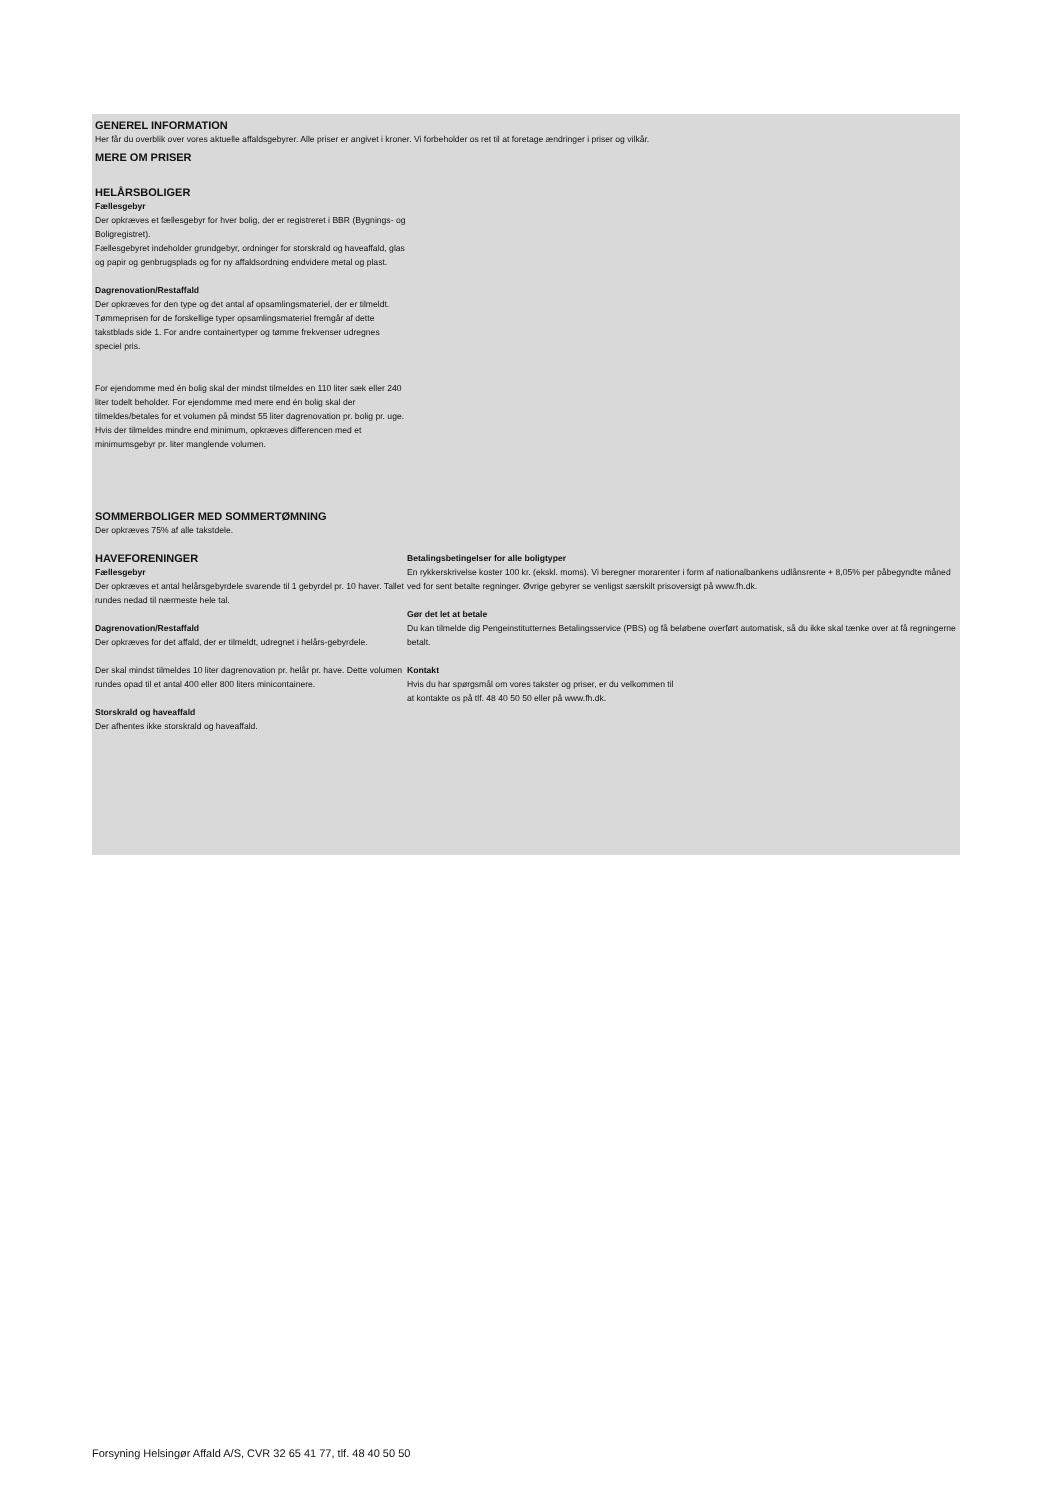GENEREL INFORMATION
Her får du overblik over vores aktuelle affaldsgebyrer. Alle priser er angivet i kroner. Vi forbeholder os ret til at foretage ændringer i priser og vilkår.
MERE OM PRISER
HELÅRSBOLIGER
Fællesgebyr
Der opkræves et fællesgebyr for hver bolig, der er registreret i BBR (Bygnings- og Boligregistret).
Fællesgebyret indeholder grundgebyr, ordninger for storskrald og haveaffald, glas og papir og genbrugsplads og for ny affaldsordning endvidere metal og plast.
Dagrenovation/Restaffald
Der opkræves for den type og det antal af opsamlingsmateriel, der er tilmeldt. Tømmeprisen for de forskellige typer opsamlingsmateriel fremgår af dette takstblads side 1. For andre containertyper og tømme frekvenser udregnes speciel pris.
For ejendomme med én bolig skal der mindst tilmeldes en 110 liter sæk eller 240 liter todelt beholder. For ejendomme med mere end én bolig skal der tilmeldes/betales for et volumen på mindst 55 liter dagrenovation pr. bolig pr. uge. Hvis der tilmeldes mindre end minimum, opkræves differencen med et minimumsgebyr pr. liter manglende volumen.
SOMMERBOLIGER MED SOMMERTØMNING
Der opkræves 75% af alle takstdele.
HAVEFORENINGER
Fællesgebyr
Der opkræves et antal helårsgebyrdele svarende til 1 gebyrdel pr. 10 haver. Tallet rundes nedad til nærmeste hele tal.
Dagrenovation/Restaffald
Der opkræves for det affald, der er tilmeldt, udregnet i helårs-gebyrdele.
Der skal mindst tilmeldes 10 liter dagrenovation pr. helår pr. have. Dette volumen rundes opad til et antal 400 eller 800 liters minicontainere.
Storskrald og haveaffald
Der afhentes ikke storskrald og haveaffald.
Betalingsbetingelser for alle boligtyper
En rykkerskrivelse koster 100 kr. (ekskl. moms). Vi beregner morarenter i form af nationalbankens udlånsrente + 8,05% per påbegyndte måned ved for sent betalte regninger. Øvrige gebyrer se venligst særskilt prisoversigt på www.fh.dk.
Gør det let at betale
Du kan tilmelde dig Pengeinstitutternes Betalingsservice (PBS) og få beløbene overført automatisk, så du ikke skal tænke over at få regningerne betalt.
Kontakt
Hvis du har spørgsmål om vores takster og priser, er du velkommen til
at kontakte os på tlf. 48 40 50 50 eller på www.fh.dk.
Forsyning Helsingør Affald A/S, CVR 32 65 41 77, tlf. 48 40 50 50